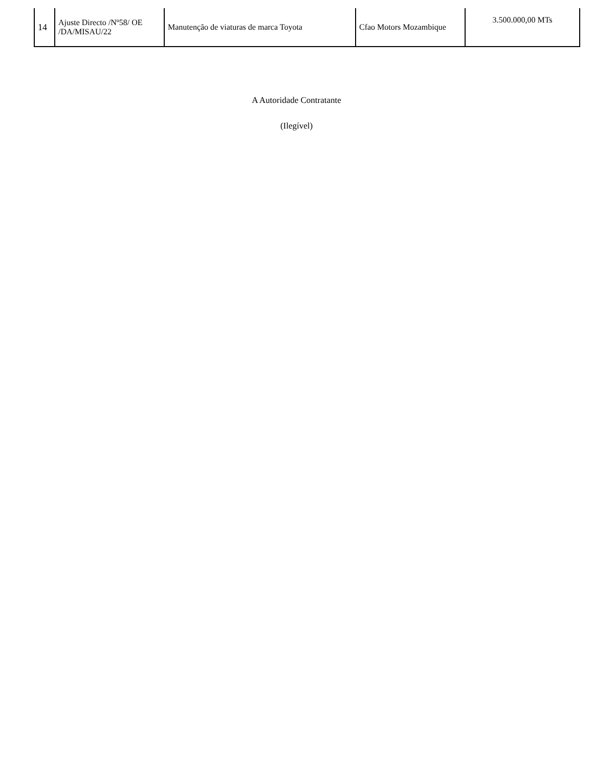| 14 | Ajuste Directo /Nº58/ OE /DA/MISAU/22 | Manutenção de viaturas de marca Toyota | Cfao Motors Mozambique | 3.500.000,00 MTs |
A Autoridade Contratante
(Ilegível)